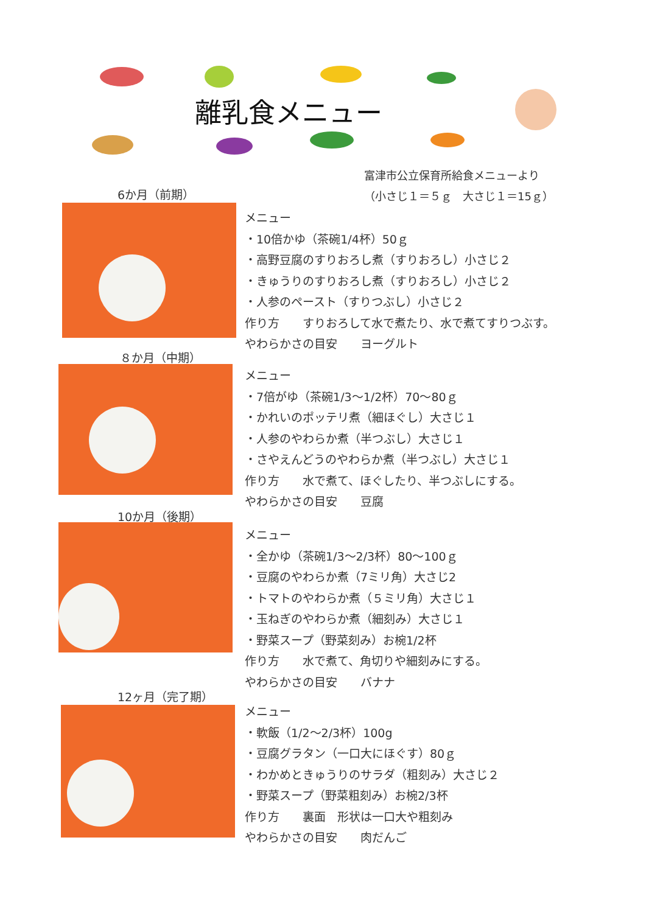離乳食メニュー
富津市公立保育所給食メニューより
（小さじ１＝５ｇ　大さじ１＝15ｇ）
6か月（前期）
メニュー
・10倍かゆ（茶碗1/4杯）50ｇ
・高野豆腐のすりおろし煮（すりおろし）小さじ２
・きゅうりのすりおろし煮（すりおろし）小さじ２
・人参のペースト（すりつぶし）小さじ２
作り方　　すりおろして水で煮たり、水で煮てすりつぶす。
やわらかさの目安　　ヨーグルト
８か月（中期）
メニュー
・7倍がゆ（茶碗1/3～1/2杯）70～80ｇ
・かれいのポッテリ煮（細ほぐし）大さじ１
・人参のやわらか煮（半つぶし）大さじ１
・さやえんどうのやわらか煮（半つぶし）大さじ１
作り方　　水で煮て、ほぐしたり、半つぶしにする。
やわらかさの目安　　豆腐
10か月（後期）
メニュー
・全かゆ（茶碗1/3～2/3杯）80～100ｇ
・豆腐のやわらか煮（7ミリ角）大さじ2
・トマトのやわらか煮（５ミリ角）大さじ１
・玉ねぎのやわらか煮（細刻み）大さじ１
・野菜スープ（野菜刻み）お椀1/2杯
作り方　　水で煮て、角切りや細刻みにする。
やわらかさの目安　　バナナ
12ヶ月（完了期）
メニュー
・軟飯（1/2～2/3杯）100g
・豆腐グラタン（一口大にほぐす）80ｇ
・わかめときゅうりのサラダ（粗刻み）大さじ２
・野菜スープ（野菜粗刻み）お椀2/3杯
作り方　　裏面　形状は一口大や粗刻み
やわらかさの目安　　肉だんご